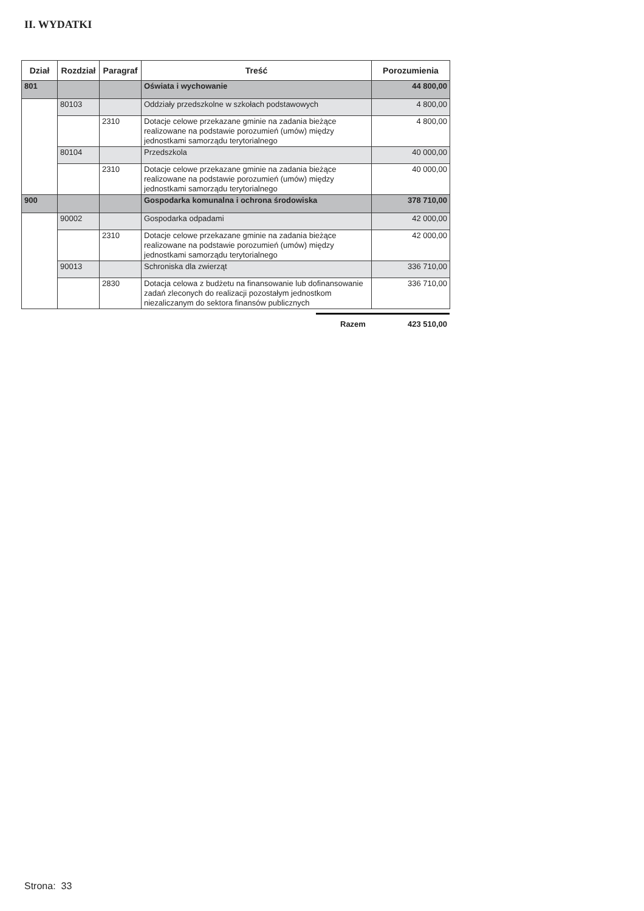II. WYDATKI
| Dział | Rozdział | Paragraf | Treść | Porozumienia |
| --- | --- | --- | --- | --- |
| 801 | | | Oświata i wychowanie | 44 800,00 |
| | 80103 | | Oddziały przedszkolne w szkołach podstawowych | 4 800,00 |
| | | 2310 | Dotacje celowe przekazane gminie na zadania bieżące realizowane na podstawie porozumień (umów) między jednostkami samorządu terytorialnego | 4 800,00 |
| | 80104 | | Przedszkola | 40 000,00 |
| | | 2310 | Dotacje celowe przekazane gminie na zadania bieżące realizowane na podstawie porozumień (umów) między jednostkami samorządu terytorialnego | 40 000,00 |
| 900 | | | Gospodarka komunalna i ochrona środowiska | 378 710,00 |
| | 90002 | | Gospodarka odpadami | 42 000,00 |
| | | 2310 | Dotacje celowe przekazane gminie na zadania bieżące realizowane na podstawie porozumień (umów) między jednostkami samorządu terytorialnego | 42 000,00 |
| | 90013 | | Schroniska dla zwierząt | 336 710,00 |
| | | 2830 | Dotacja celowa z budżetu na finansowanie lub dofinansowanie zadań zleconych do realizacji pozostałym jednostkom niezaliczanym do sektora finansów publicznych | 336 710,00 |
Razem 423 510,00
Strona: 33